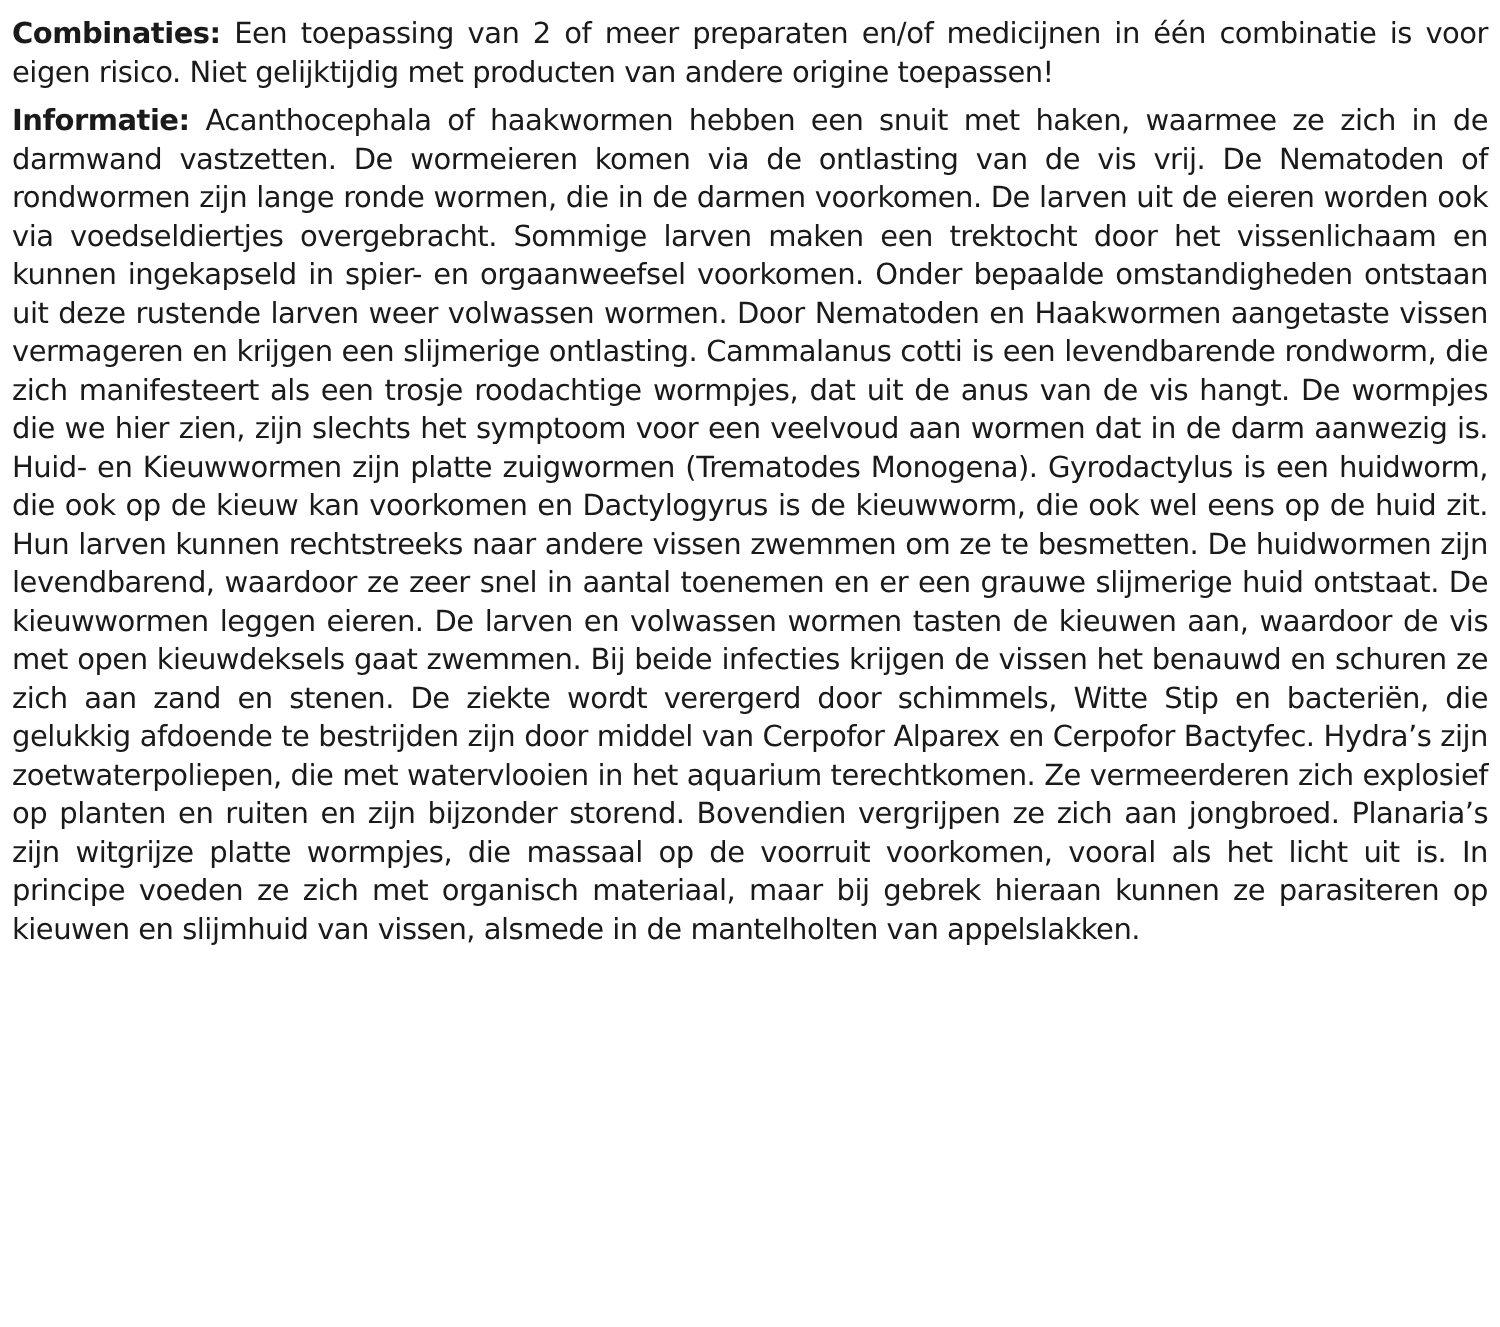Combinaties: Een toepassing van 2 of meer preparaten en/of medicijnen in één combinatie is voor eigen risico. Niet gelijktijdig met producten van andere origine toepassen!
Informatie: Acanthocephala of haakwormen hebben een snuit met haken, waarmee ze zich in de darmwand vastzetten. De wormeieren komen via de ontlasting van de vis vrij. De Nematoden of rondwormen zijn lange ronde wormen, die in de darmen voorkomen. De larven uit de eieren worden ook via voedseldiertjes overgebracht. Sommige larven maken een trektocht door het vissenlichaam en kunnen ingekapseld in spier- en orgaanweefsel voorkomen. Onder bepaalde omstandigheden ontstaan uit deze rustende larven weer volwassen wormen. Door Nematoden en Haakwormen aangetaste vissen vermageren en krijgen een slijmerige ontlasting. Cammalanus cotti is een levendbarende rondworm, die zich manifesteert als een trosje roodachtige wormpjes, dat uit de anus van de vis hangt. De wormpjes die we hier zien, zijn slechts het symptoom voor een veelvoud aan wormen dat in de darm aanwezig is. Huid- en Kieuwwormen zijn platte zuigwormen (Trematodes Monogena). Gyrodactylus is een huidworm, die ook op de kieuw kan voorkomen en Dactylogyrus is de kieuwworm, die ook wel eens op de huid zit. Hun larven kunnen rechtstreeks naar andere vissen zwemmen om ze te besmetten. De huidwormen zijn levendbarend, waardoor ze zeer snel in aantal toenemen en er een grauwe slijmerige huid ontstaat. De kieuwwormen leggen eieren. De larven en volwassen wormen tasten de kieuwen aan, waardoor de vis met open kieuwdeksels gaat zwemmen. Bij beide infecties krijgen de vissen het benauwd en schuren ze zich aan zand en stenen. De ziekte wordt verergerd door schimmels, Witte Stip en bacteriën, die gelukkig afdoende te bestrijden zijn door middel van Cerpofor Alparex en Cerpofor Bactyfec. Hydra’s zijn zoetwaterpoliepen, die met watervlooien in het aquarium terechtkomen. Ze vermeerderen zich explosief op planten en ruiten en zijn bijzonder storend. Bovendien vergrijpen ze zich aan jongbroed. Planaria’s zijn witgrijze platte wormpjes, die massaal op de voorruit voorkomen, vooral als het licht uit is. In principe voeden ze zich met organisch materiaal, maar bij gebrek hieraan kunnen ze parasiteren op kieuwen en slijmhuid van vissen, alsmede in de mantelholten van appelslakken.